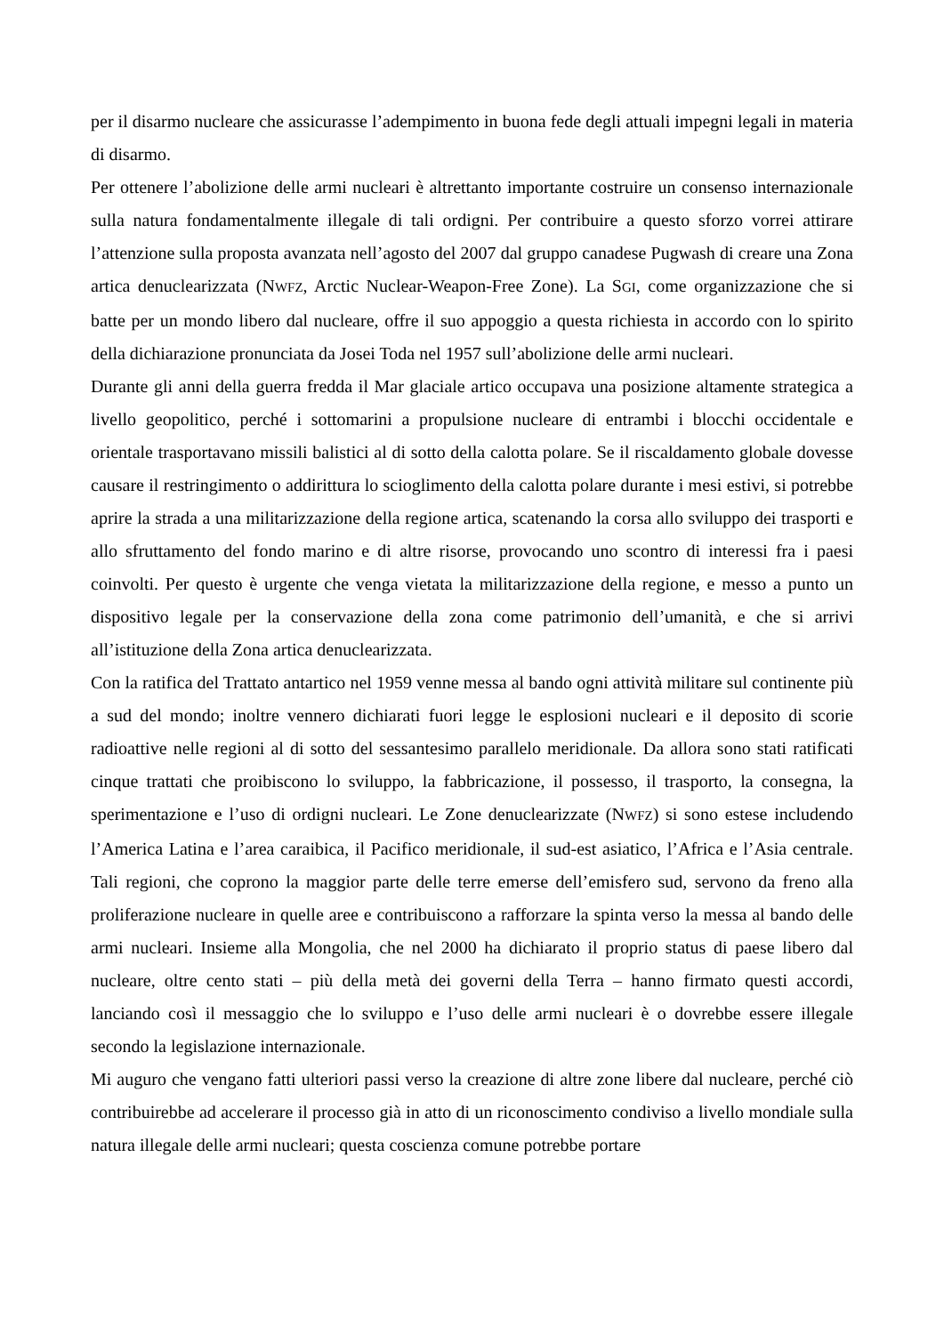per il disarmo nucleare che assicurasse l’adempimento in buona fede degli attuali impegni legali in materia di disarmo.
Per ottenere l’abolizione delle armi nucleari è altrettanto importante costruire un consenso internazionale sulla natura fondamentalmente illegale di tali ordigni. Per contribuire a questo sforzo vorrei attirare l’attenzione sulla proposta avanzata nell’agosto del 2007 dal gruppo canadese Pugwash di creare una Zona artica denuclearizzata (NWFZ, Arctic Nuclear-Weapon-Free Zone). La SGI, come organizzazione che si batte per un mondo libero dal nucleare, offre il suo appoggio a questa richiesta in accordo con lo spirito della dichiarazione pronunciata da Josei Toda nel 1957 sull’abolizione delle armi nucleari.
Durante gli anni della guerra fredda il Mar glaciale artico occupava una posizione altamente strategica a livello geopolitico, perché i sottomarini a propulsione nucleare di entrambi i blocchi occidentale e orientale trasportavano missili balistici al di sotto della calotta polare. Se il riscaldamento globale dovesse causare il restringimento o addirittura lo scioglimento della calotta polare durante i mesi estivi, si potrebbe aprire la strada a una militarizzazione della regione artica, scatenando la corsa allo sviluppo dei trasporti e allo sfruttamento del fondo marino e di altre risorse, provocando uno scontro di interessi fra i paesi coinvolti. Per questo è urgente che venga vietata la militarizzazione della regione, e messo a punto un dispositivo legale per la conservazione della zona come patrimonio dell’umanità, e che si arrivi all’istituzione della Zona artica denuclearizzata.
Con la ratifica del Trattato antartico nel 1959 venne messa al bando ogni attività militare sul continente più a sud del mondo; inoltre vennero dichiarati fuori legge le esplosioni nucleari e il deposito di scorie radioattive nelle regioni al di sotto del sessantesimo parallelo meridionale. Da allora sono stati ratificati cinque trattati che proibiscono lo sviluppo, la fabbricazione, il possesso, il trasporto, la consegna, la sperimentazione e l’uso di ordigni nucleari. Le Zone denuclearizzate (NWFZ) si sono estese includendo l’America Latina e l’area caraibica, il Pacifico meridionale, il sud-est asiatico, l’Africa e l’Asia centrale. Tali regioni, che coprono la maggior parte delle terre emerse dell’emisfero sud, servono da freno alla proliferazione nucleare in quelle aree e contribuiscono a rafforzare la spinta verso la messa al bando delle armi nucleari. Insieme alla Mongolia, che nel 2000 ha dichiarato il proprio status di paese libero dal nucleare, oltre cento stati – più della metà dei governi della Terra – hanno firmato questi accordi, lanciando così il messaggio che lo sviluppo e l’uso delle armi nucleari è o dovrebbe essere illegale secondo la legislazione internazionale.
Mi auguro che vengano fatti ulteriori passi verso la creazione di altre zone libere dal nucleare, perché ciò contribuirebbe ad accelerare il processo già in atto di un riconoscimento condiviso a livello mondiale sulla natura illegale delle armi nucleari; questa coscienza comune potrebbe portare